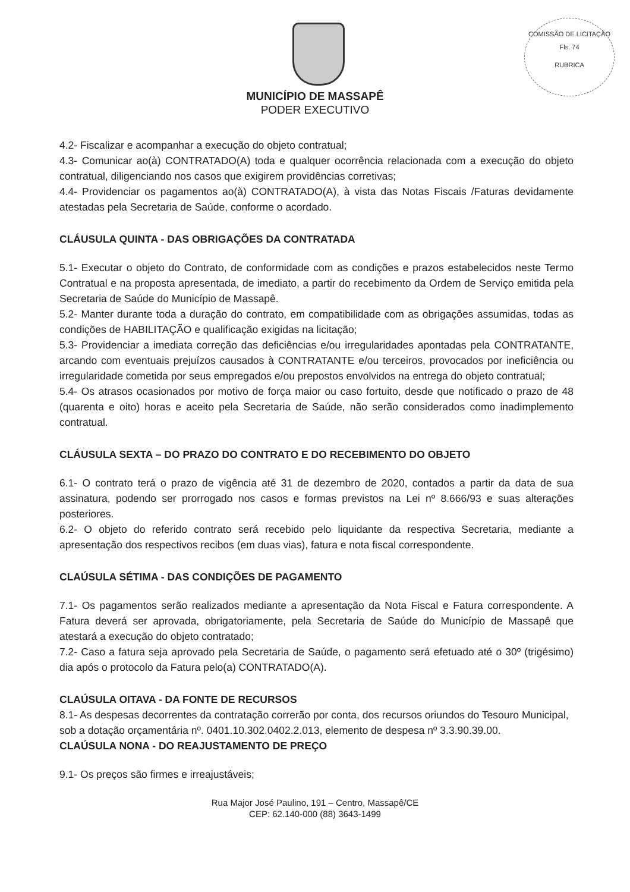COMISSÃO DE LICITAÇÃO
Fls. 74
RUBRICA
MUNICÍPIO DE MASSAPÊ
PODER EXECUTIVO
4.2- Fiscalizar e acompanhar a execução do objeto contratual;
4.3- Comunicar ao(à) CONTRATADO(A) toda e qualquer ocorrência relacionada com a execução do objeto contratual, diligenciando nos casos que exigirem providências corretivas;
4.4- Providenciar os pagamentos ao(à) CONTRATADO(A), à vista das Notas Fiscais /Faturas devidamente atestadas pela Secretaria de Saúde, conforme o acordado.
CLÁUSULA QUINTA - DAS OBRIGAÇÕES DA CONTRATADA
5.1- Executar o objeto do Contrato, de conformidade com as condições e prazos estabelecidos neste Termo Contratual e na proposta apresentada, de imediato, a partir do recebimento da Ordem de Serviço emitida pela Secretaria de Saúde do Município de Massapê.
5.2- Manter durante toda a duração do contrato, em compatibilidade com as obrigações assumidas, todas as condições de HABILITAÇÃO e qualificação exigidas na licitação;
5.3- Providenciar a imediata correção das deficiências e/ou irregularidades apontadas pela CONTRATANTE, arcando com eventuais prejuízos causados à CONTRATANTE e/ou terceiros, provocados por ineficiência ou irregularidade cometida por seus empregados e/ou prepostos envolvidos na entrega do objeto contratual;
5.4- Os atrasos ocasionados por motivo de força maior ou caso fortuito, desde que notificado o prazo de 48 (quarenta e oito) horas e aceito pela Secretaria de Saúde, não serão considerados como inadimplemento contratual.
CLÁUSULA SEXTA – DO PRAZO DO CONTRATO E DO RECEBIMENTO DO OBJETO
6.1- O contrato terá o prazo de vigência até 31 de dezembro de 2020, contados a partir da data de sua assinatura, podendo ser prorrogado nos casos e formas previstos na Lei nº 8.666/93 e suas alterações posteriores.
6.2- O objeto do referido contrato será recebido pelo liquidante da respectiva Secretaria, mediante a apresentação dos respectivos recibos (em duas vias), fatura e nota fiscal correspondente.
CLAÚSULA SÉTIMA - DAS CONDIÇÕES DE PAGAMENTO
7.1- Os pagamentos serão realizados mediante a apresentação da Nota Fiscal e Fatura correspondente. A Fatura deverá ser aprovada, obrigatoriamente, pela Secretaria de Saúde do Município de Massapê que atestará a execução do objeto contratado;
7.2- Caso a fatura seja aprovado pela Secretaria de Saúde, o pagamento será efetuado até o 30º (trigésimo) dia após o protocolo da Fatura pelo(a) CONTRATADO(A).
CLAÚSULA OITAVA - DA FONTE DE RECURSOS
8.1- As despesas decorrentes da contratação correrão por conta, dos recursos oriundos do Tesouro Municipal, sob a dotação orçamentária nº. 0401.10.302.0402.2.013, elemento de despesa nº 3.3.90.39.00.
CLAÚSULA NONA - DO REAJUSTAMENTO DE PREÇO
9.1- Os preços são firmes e irreajustáveis;
Rua Major José Paulino, 191 – Centro, Massapê/CE
CEP: 62.140-000 (88) 3643-1499